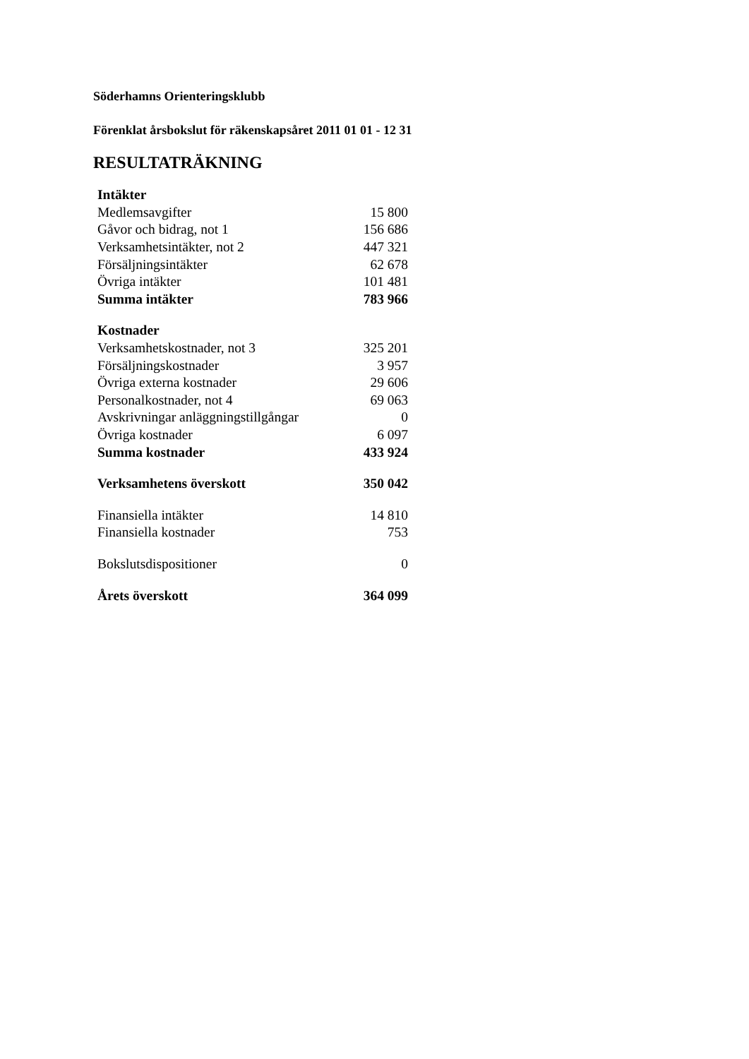Söderhamns Orienteringsklubb
Förenklat årsbokslut för räkenskapsåret 2011 01 01 - 12 31
RESULTATRÄKNING
| Intäkter | |
| Medlemsavgifter | 15 800 |
| Gåvor och bidrag, not 1 | 156 686 |
| Verksamhetsintäkter, not 2 | 447 321 |
| Försäljningsintäkter | 62 678 |
| Övriga intäkter | 101 481 |
| Summa intäkter | 783 966 |
| Kostnader | |
| Verksamhetskostnader, not 3 | 325 201 |
| Försäljningskostnader | 3 957 |
| Övriga externa kostnader | 29 606 |
| Personalkostnader, not 4 | 69 063 |
| Avskrivningar anläggningstillgångar | 0 |
| Övriga kostnader | 6 097 |
| Summa kostnader | 433 924 |
| Verksamhetens överskott | 350 042 |
| Finansiella intäkter | 14 810 |
| Finansiella kostnader | 753 |
| Bokslutsdispositioner | 0 |
| Årets överskott | 364 099 |